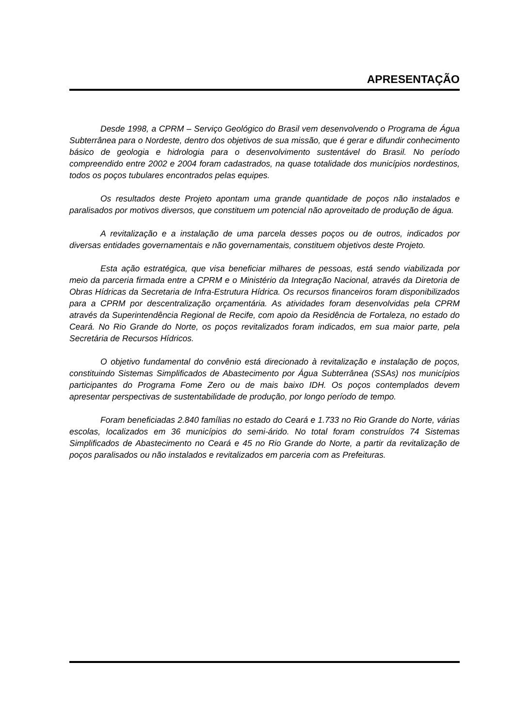APRESENTAÇÃO
Desde 1998, a CPRM – Serviço Geológico do Brasil vem desenvolvendo o Programa de Água Subterrânea para o Nordeste, dentro dos objetivos de sua missão, que é gerar e difundir conhecimento básico de geologia e hidrologia para o desenvolvimento sustentável do Brasil. No período compreendido entre 2002 e 2004 foram cadastrados, na quase totalidade dos municípios nordestinos, todos os poços tubulares encontrados pelas equipes.
Os resultados deste Projeto apontam uma grande quantidade de poços não instalados e paralisados por motivos diversos, que constituem um potencial não aproveitado de produção de água.
A revitalização e a instalação de uma parcela desses poços ou de outros, indicados por diversas entidades governamentais e não governamentais, constituem objetivos deste Projeto.
Esta ação estratégica, que visa beneficiar milhares de pessoas, está sendo viabilizada por meio da parceria firmada entre a CPRM e o Ministério da Integração Nacional, através da Diretoria de Obras Hídricas da Secretaria de Infra-Estrutura Hídrica. Os recursos financeiros foram disponibilizados para a CPRM por descentralização orçamentária. As atividades foram desenvolvidas pela CPRM através da Superintendência Regional de Recife, com apoio da Residência de Fortaleza, no estado do Ceará. No Rio Grande do Norte, os poços revitalizados foram indicados, em sua maior parte, pela Secretária de Recursos Hídricos.
O objetivo fundamental do convênio está direcionado à revitalização e instalação de poços, constituindo Sistemas Simplificados de Abastecimento por Água Subterrânea (SSAs) nos municípios participantes do Programa Fome Zero ou de mais baixo IDH. Os poços contemplados devem apresentar perspectivas de sustentabilidade de produção, por longo período de tempo.
Foram beneficiadas 2.840 famílias no estado do Ceará e 1.733 no Rio Grande do Norte, várias escolas, localizados em 36 municípios do semi-árido. No total foram construídos 74 Sistemas Simplificados de Abastecimento no Ceará e 45 no Rio Grande do Norte, a partir da revitalização de poços paralisados ou não instalados e revitalizados em parceria com as Prefeituras.